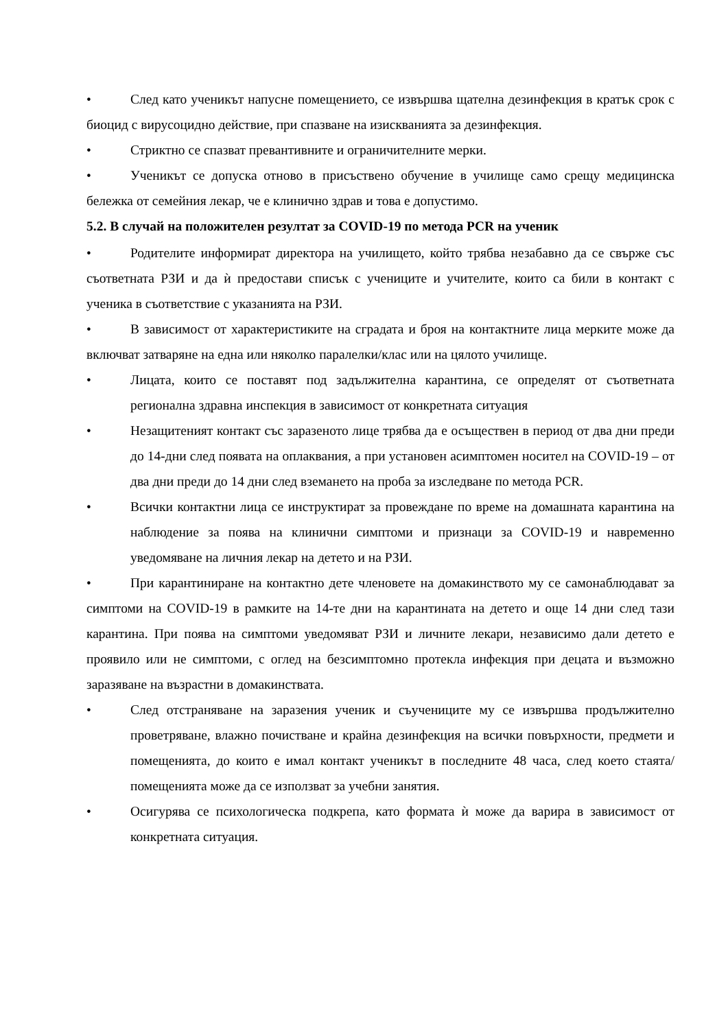• След като ученикът напусне помещението, се извършва щателна дезинфекция в кратък срок с биоцид с вирусоцидно действие, при спазване на изискванията за дезинфекция.
• Стриктно се спазват превантивните и ограничителните мерки.
• Ученикът се допуска отново в присъствено обучение в училище само срещу медицинска бележка от семейния лекар, че е клинично здрав и това е допустимо.
5.2. В случай на положителен резултат за COVID-19 по метода PCR на ученик
• Родителите информират директора на училището, който трябва незабавно да се свърже със съответната РЗИ и да ѝ предостави списък с учениците и учителите, които са били в контакт с ученика в съответствие с указанията на РЗИ.
• В зависимост от характеристиките на сградата и броя на контактните лица мерките може да включват затваряне на една или няколко паралелки/клас или на цялото училище.
• Лицата, които се поставят под задължителна карантина, се определят от съответната регионална здравна инспекция в зависимост от конкретната ситуация
• Незащитеният контакт със заразеното лице трябва да е осъществен в период от два дни преди до 14-дни след появата на оплаквания, а при установен асимптомен носител на COVID-19 – от два дни преди до 14 дни след вземането на проба за изследване по метода PCR.
• Всички контактни лица се инструктират за провеждане по време на домашната карантина на наблюдение за поява на клинични симптоми и признаци за COVID-19 и навременно уведомяване на личния лекар на детето и на РЗИ.
• При карантиниране на контактно дете членовете на домакинството му се самонаблюдават за симптоми на COVID-19 в рамките на 14-те дни на карантината на детето и още 14 дни след тази карантина. При поява на симптоми уведомяват РЗИ и личните лекари, независимо дали детето е проявило или не симптоми, с оглед на безсимптомно протекла инфекция при децата и възможно заразяване на възрастни в домакинствата.
• След отстраняване на заразения ученик и съучениците му се извършва продължително проветряване, влажно почистване и крайна дезинфекция на всички повърхности, предмети и помещенията, до които е имал контакт ученикът в последните 48 часа, след което стаята/помещенията може да се използват за учебни занятия.
• Осигурява се психологическа подкрепа, като формата ѝ може да варира в зависимост от конкретната ситуация.